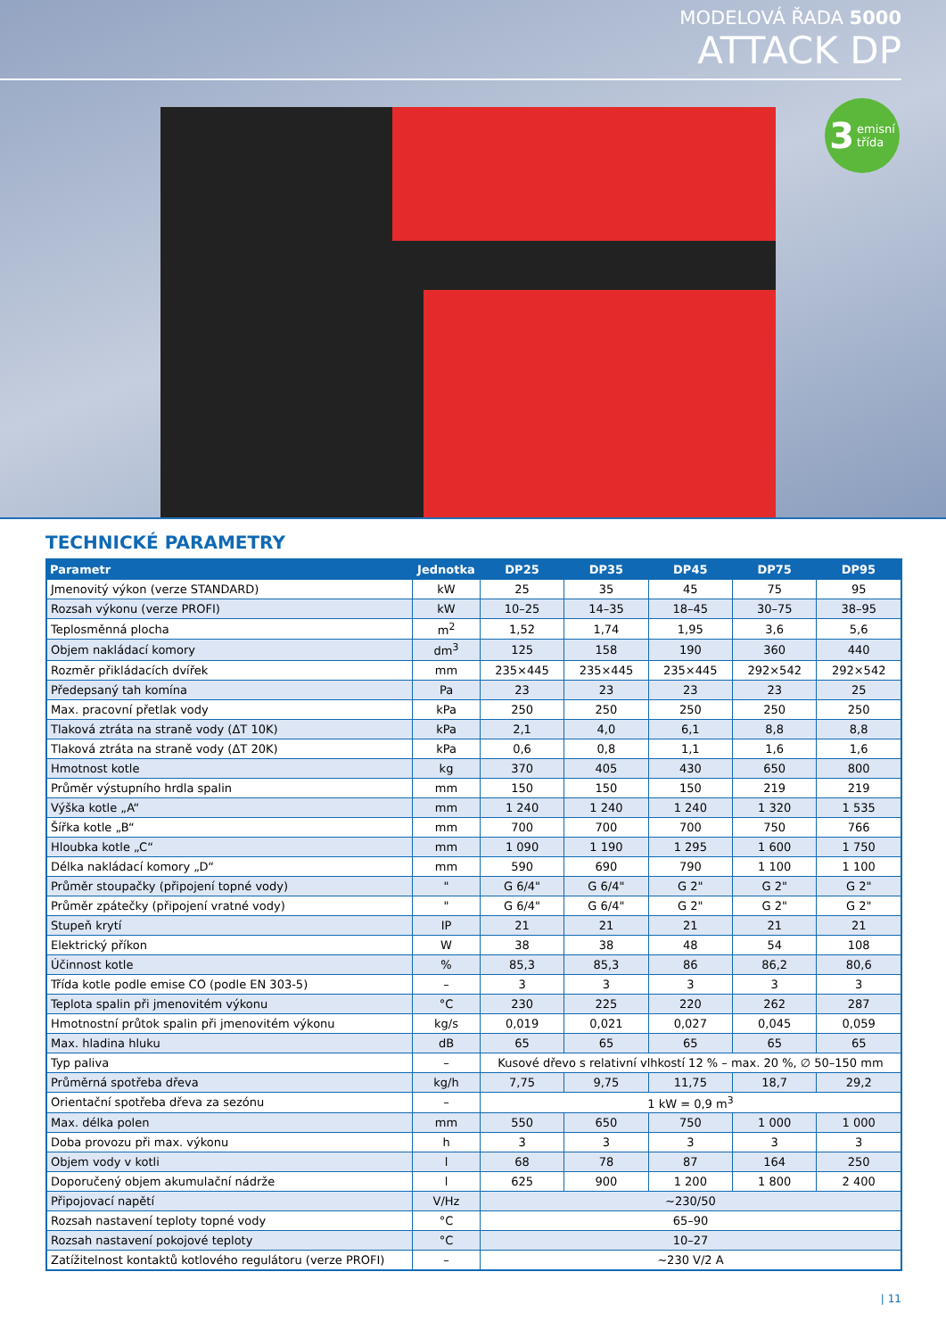MODELOVÁ ŘADA 5000
ATTACK DP
3 emisní
třída
TECHNICKÉ PARAMETRY
| Parametr | Jednotka | DP25 | DP35 | DP45 | DP75 | DP95 |
| --- | --- | --- | --- | --- | --- | --- |
| Jmenovitý výkon (verze STANDARD) | kW | 25 | 35 | 45 | 75 | 95 |
| Rozsah výkonu (verze PROFI) | kW | 10–25 | 14–35 | 18–45 | 30–75 | 38–95 |
| Teplosměnná plocha | m<sup>2</sup> | 1,52 | 1,74 | 1,95 | 3,6 | 5,6 |
| Objem nakládací komory | dm<sup>3</sup> | 125 | 158 | 190 | 360 | 440 |
| Rozměr přikládacích dvířek | mm | 235×445 | 235×445 | 235×445 | 292×542 | 292×542 |
| Předepsaný tah komína | Pa | 23 | 23 | 23 | 23 | 25 |
| Max. pracovní přetlak vody | kPa | 250 | 250 | 250 | 250 | 250 |
| Tlaková ztráta na straně vody (ΔT 10K) | kPa | 2,1 | 4,0 | 6,1 | 8,8 | 8,8 |
| Tlaková ztráta na straně vody (ΔT 20K) | kPa | 0,6 | 0,8 | 1,1 | 1,6 | 1,6 |
| Hmotnost kotle | kg | 370 | 405 | 430 | 650 | 800 |
| Průměr výstupního hrdla spalin | mm | 150 | 150 | 150 | 219 | 219 |
| Výška kotle „A“ | mm | 1 240 | 1 240 | 1 240 | 1 320 | 1 535 |
| Šířka kotle „B“ | mm | 700 | 700 | 700 | 750 | 766 |
| Hloubka kotle „C“ | mm | 1 090 | 1 190 | 1 295 | 1 600 | 1 750 |
| Délka nakládací komory „D“ | mm | 590 | 690 | 790 | 1 100 | 1 100 |
| Průměr stoupačky (připojení topné vody) | " | G 6/4" | G 6/4" | G 2" | G 2" | G 2" |
| Průměr zpátečky (připojení vratné vody) | " | G 6/4" | G 6/4" | G 2" | G 2" | G 2" |
| Stupeň krytí | IP | 21 | 21 | 21 | 21 | 21 |
| Elektrický příkon | W | 38 | 38 | 48 | 54 | 108 |
| Účinnost kotle | % | 85,3 | 85,3 | 86 | 86,2 | 80,6 |
| Třída kotle podle emise CO (podle EN 303-5) | – | 3 | 3 | 3 | 3 | 3 |
| Teplota spalin při jmenovitém výkonu | °C | 230 | 225 | 220 | 262 | 287 |
| Hmotnostní průtok spalin při jmenovitém výkonu | kg/s | 0,019 | 0,021 | 0,027 | 0,045 | 0,059 |
| Max. hladina hluku | dB | 65 | 65 | 65 | 65 | 65 |
| Typ paliva | – | Kusové dřevo s relativní vlhkostí 12 % – max. 20 %, ∅ 50–150 mm | | | | |
| Průměrná spotřeba dřeva | kg/h | 7,75 | 9,75 | 11,75 | 18,7 | 29,2 |
| Orientační spotřeba dřeva za sezónu | – | 1 kW = 0,9 m<sup>3</sup> | | | | |
| Max. délka polen | mm | 550 | 650 | 750 | 1 000 | 1 000 |
| Doba provozu při max. výkonu | h | 3 | 3 | 3 | 3 | 3 |
| Objem vody v kotli | l | 68 | 78 | 87 | 164 | 250 |
| Doporučený objem akumulační nádrže | l | 625 | 900 | 1 200 | 1 800 | 2 400 |
| Připojovací napětí | V/Hz | ~230/50 | | | | |
| Rozsah nastavení teploty topné vody | °C | 65–90 | | | | |
| Rozsah nastavení pokojové teploty | °C | 10–27 | | | | |
| Zatížitelnost kontaktů kotlového regulátoru (verze PROFI) | – | ~230 V/2 A | | | | |
| 11